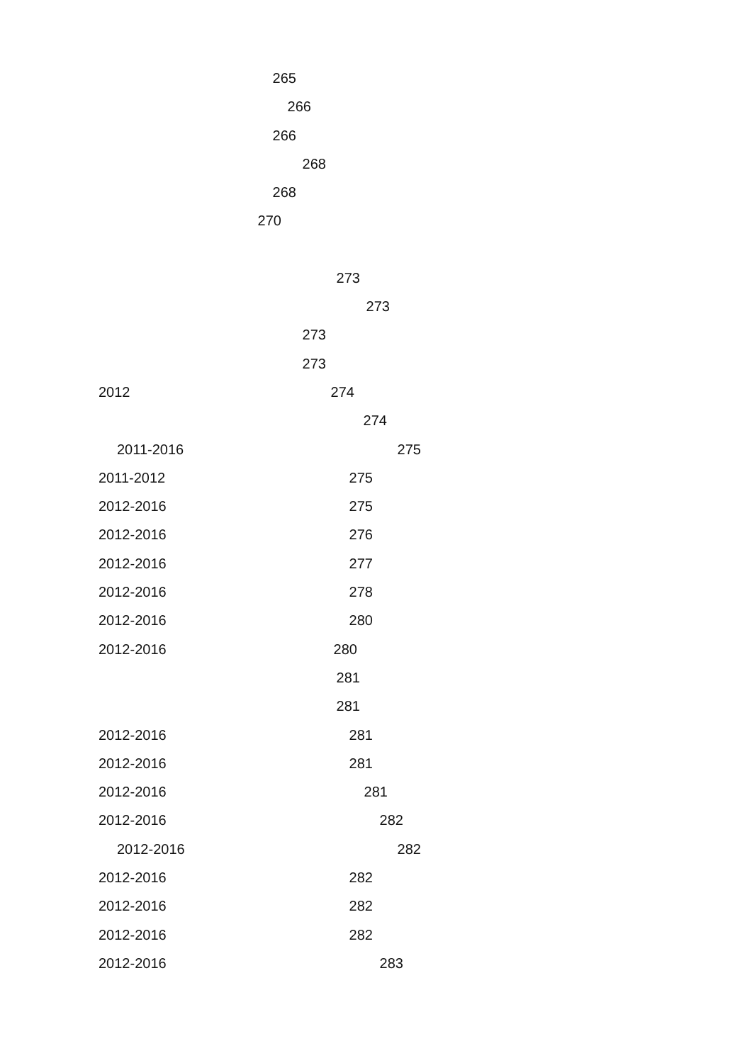265
266
266
268
268
270
273
273
273
273
2012 274
274
2011-2016 275
2011-2012 275
2012-2016 275
2012-2016 276
2012-2016 277
2012-2016 278
2012-2016 280
2012-2016 280
281
281
2012-2016 281
2012-2016 281
2012-2016 281
2012-2016 282
2012-2016 282
2012-2016 282
2012-2016 282
2012-2016 282
2012-2016 283